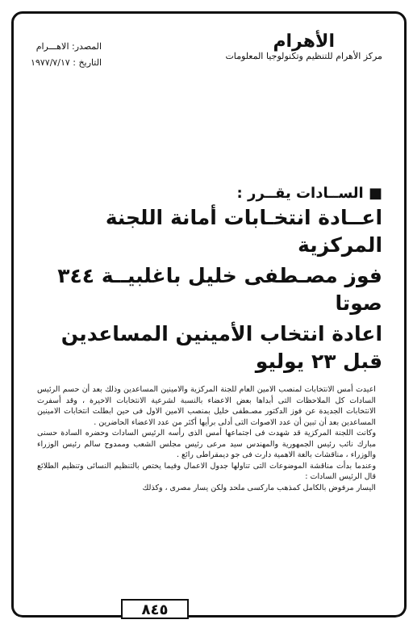الأهرام
مركز الأهرام للتنظيم وتكنولوجيا المعلومات
المصدر: الاهـــرام
التاريخ : ١٩٧٧/٧/١٧
■ الســادات يقــرر :
اعــادة انتخـابات أمانة اللجنة المركزية
فوز مصـطفى خليل باغلبيــة ٣٤٤ صوتا
اعادة انتخاب الأمينين المساعدين قبل ٢٣ يوليو
اعيدت أمس الانتخابات لمنصب الامين العام للجنة المركزية والامينين المساعدين وذلك بعد أن حسم الرئيس السادات كل الملاحظات التى أبداها بعض الاعضاء بالنسبة لشرعية الانتخابات الاخيرة ، وقد أسفرت الانتخابات الجديدة عن فوز الدكتور مصـطفى خليل بمنصب الامين الاول فى حين ابطلت انتخابات الامينين المساعدين بعد أن تبين أن عدد الاصوات التى أدلى برأيها أكثر من عدد الاعضاء الحاضرين .
وكانت اللجنة المركزية قد شهدت فى اجتماعها أمس الذى رأسه الرئيس السادات وحضره السادة حسنى مبارك نائب رئيس الجمهورية والمهندس سيد مرعى رئيس مجلس الشعب وممدوح سالم رئيس الوزراء والوزراء ، مناقشات بالغة الاهمية دارت فى جو ديمقراطى رائع .
وعندما بدأت مناقشة الموضوعات التى تناولها جدول الاعمال وفيما يختص بالتنظيم النسائى وتنظيم الطلائع قال الرئيس السادات :
اليسار مرفوض بالكامل كمذهب ماركسى ملحد ولكن يسار مصرى ، وكذلك
٨٤٥